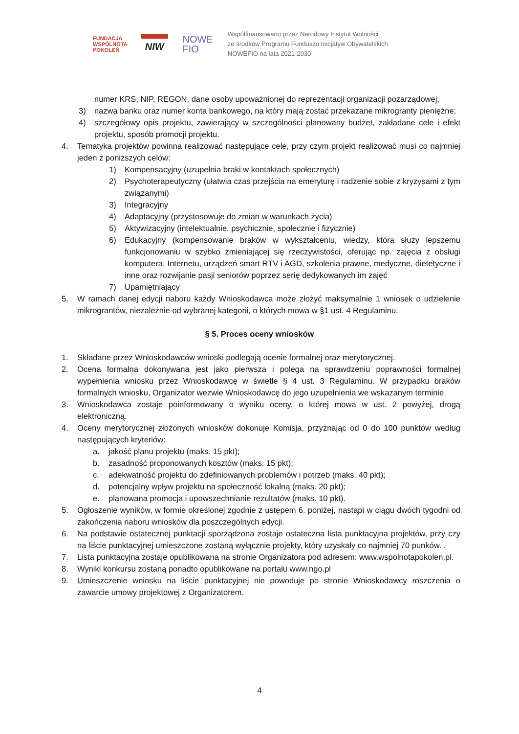FUNDACJA
WSPÓLNOTA
POKOLEŃ
NIW
NOWE
FIO
Współfinansowano przez Narodowy Instytut Wolności
ze środków Programu Funduszu Inicjatyw Obywatelskich
NOWEFIO na lata 2021-2030
numer KRS, NIP, REGON, dane osoby upoważnionej do reprezentacji organizacji pozarządowej;
3) nazwa banku oraz numer konta bankowego, na który mają zostać przekazane mikrogranty pieniężne;
4) szczegółowy opis projektu, zawierający w szczególności planowany budżet, zakładane cele i efekt projektu, sposób promocji projektu.
4. Tematyka projektów powinna realizować następujące cele, przy czym projekt realizować musi co najmniej jeden z poniższych celów:
1) Kompensacyjny (uzupełnia braki w kontaktach społecznych)
2) Psychoterapeutyczny (ułatwia czas przejścia na emeryturę i radzenie sobie z kryzysami z tym związanymi)
3) Integracyjny
4) Adaptacyjny (przystosowuje do zmian w warunkach życia)
5) Aktywizacyjny (intelektualnie, psychicznie, społecznie i fizycznie)
6) Edukacyjny (kompensowanie braków w wykształceniu, wiedzy, która służy lepszemu funkcjonowaniu w szybko zmieniającej się rzeczywistości, oferując np. zajęcia z obsługi komputera, Internetu, urządzeń smart RTV i AGD, szkolenia prawne, medyczne, dietetyczne i inne oraz rozwijanie pasji seniorów poprzez serię dedykowanych im zajęć
7) Upamiętniający
5. W ramach danej edycji naboru każdy Wnioskodawca może złożyć maksymalnie 1 wniosek o udzielenie mikrograntów, niezależnie od wybranej kategorii, o których mowa w §1 ust. 4 Regulaminu.
§ 5. Proces oceny wniosków
1. Składane przez Wnioskodawców wnioski podlegają ocenie formalnej oraz merytorycznej.
2. Ocena formalna dokonywana jest jako pierwsza i polega na sprawdzeniu poprawności formalnej wypełnienia wniosku przez Wnioskodawcę w świetle § 4 ust. 3 Regulaminu. W przypadku braków formalnych wniosku, Organizator wezwie Wnioskodawcę do jego uzupełnienia we wskazanym terminie.
3. Wnioskodawca zostaje poinformowany o wyniku oceny, o której mowa w ust. 2 powyżej, drogą elektroniczną.
4. Oceny merytorycznej złożonych wniosków dokonuje Komisja, przyznając od 0 do 100 punktów według następujących kryteriów:
a. jakość planu projektu (maks. 15 pkt);
b. zasadność proponowanych kosztów (maks. 15 pkt);
c. adekwatność projektu do zdefiniowanych problemów i potrzeb (maks. 40 pkt);
d. potencjalny wpływ projektu na społeczność lokalną (maks. 20 pkt);
e. planowana promocja i upowszechnianie rezultatów (maks. 10 pkt).
5. Ogłoszenie wyników, w formie określonej zgodnie z ustępem 6. poniżej, nastąpi w ciągu dwóch tygodni od zakończenia naboru wniosków dla poszczególnych edycji.
6. Na podstawie ostatecznej punktacji sporządzona zostaje ostateczna lista punktacyjna projektów, przy czy na liście punktacyjnej umieszczone zostaną wyłącznie projekty, który uzyskały co najmniej 70 punków. .
7. Lista punktacyjna zostaje opublikowana na stronie Organizatora pod adresem: www.wspolnotapokolen.pl.
8. Wyniki konkursu zostaną ponadto opublikowane na portalu www.ngo.pl
9. Umieszczenie wniosku na liście punktacyjnej nie powoduje po stronie Wnioskodawcy roszczenia o zawarcie umowy projektowej z Organizatorem.
4